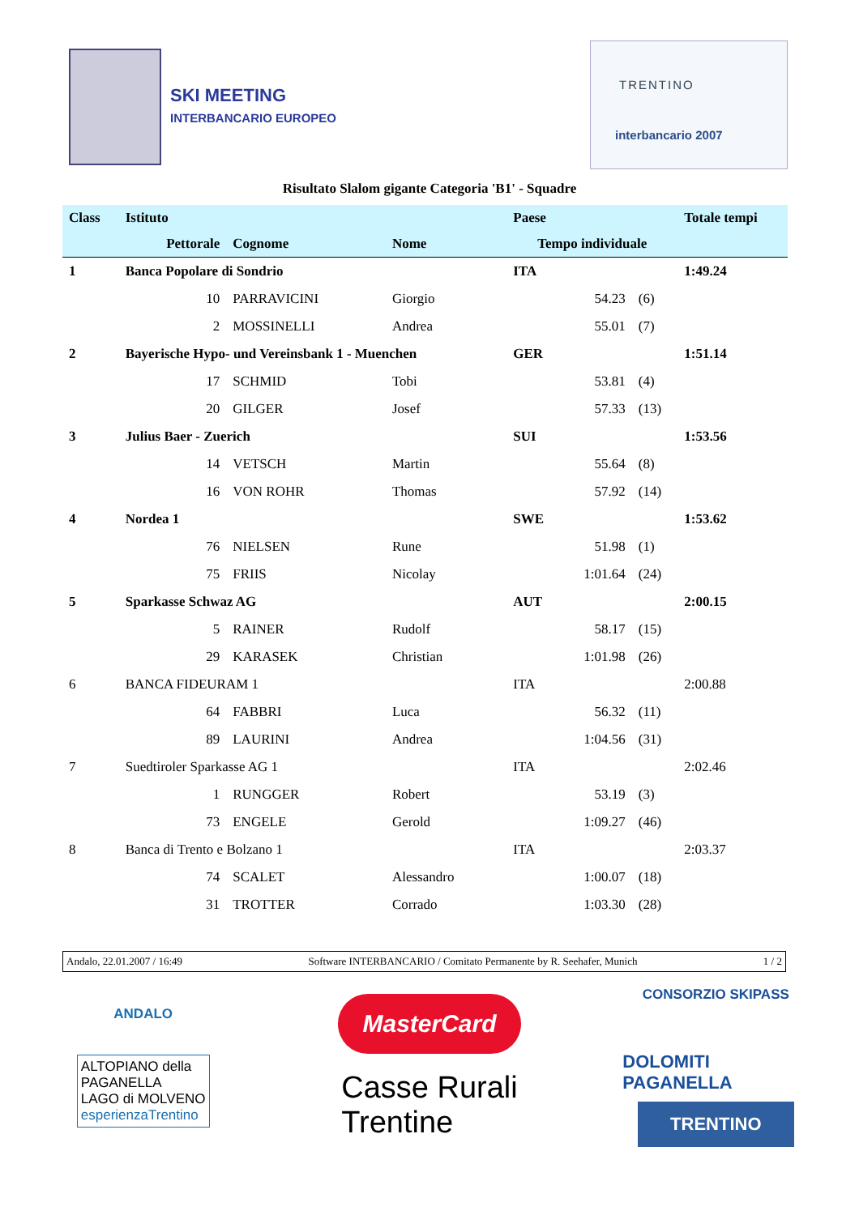SKI MEETING
INTERBANCARIO EUROPEO
TRENTINO
interbancario 2007
Risultato Slalom gigante Categoria 'B1' - Squadre
| Class | Istituto | | | Paese | | | Totale tempi |
| --- | --- | --- | --- | --- | --- | --- | --- |
| | Pettorale | Cognome | Nome | Tempo individuale | | | |
| 1 | Banca Popolare di Sondrio | | | ITA | | | 1:49.24 |
| | 10 | PARRAVICINI | Giorgio | | 54.23 | (6) | |
| | 2 | MOSSINELLI | Andrea | | 55.01 | (7) | |
| 2 | Bayerische Hypo- und Vereinsbank 1 - Muenchen | | | GER | | | 1:51.14 |
| | 17 | SCHMID | Tobi | | 53.81 | (4) | |
| | 20 | GILGER | Josef | | 57.33 | (13) | |
| 3 | Julius Baer - Zuerich | | | SUI | | | 1:53.56 |
| | 14 | VETSCH | Martin | | 55.64 | (8) | |
| | 16 | VON ROHR | Thomas | | 57.92 | (14) | |
| 4 | Nordea 1 | | | SWE | | | 1:53.62 |
| | 76 | NIELSEN | Rune | | 51.98 | (1) | |
| | 75 | FRIIS | Nicolay | | 1:01.64 | (24) | |
| 5 | Sparkasse Schwaz AG | | | AUT | | | 2:00.15 |
| | 5 | RAINER | Rudolf | | 58.17 | (15) | |
| | 29 | KARASEK | Christian | | 1:01.98 | (26) | |
| 6 | BANCA FIDEURAM 1 | | | ITA | | | 2:00.88 |
| | 64 | FABBRI | Luca | | 56.32 | (11) | |
| | 89 | LAURINI | Andrea | | 1:04.56 | (31) | |
| 7 | Suedtiroler Sparkasse AG 1 | | | ITA | | | 2:02.46 |
| | 1 | RUNGGER | Robert | | 53.19 | (3) | |
| | 73 | ENGELE | Gerold | | 1:09.27 | (46) | |
| 8 | Banca di Trento e Bolzano 1 | | | ITA | | | 2:03.37 |
| | 74 | SCALET | Alessandro | | 1:00.07 | (18) | |
| | 31 | TROTTER | Corrado | | 1:03.30 | (28) | |
Andalo, 22.01.2007 / 16:49 Software INTERBANCARIO / Comitato Permanente by R. Seehafer, Munich 1 / 2
ANDALO
ALTOPIANO della
PAGANELLA
LAGO di MOLVENO
esperienzaTrentino
MasterCard
Casse Rurali
Trentine
CONSORZIO SKIPASS
DOLOMITI PAGANELLA
TRENTINO